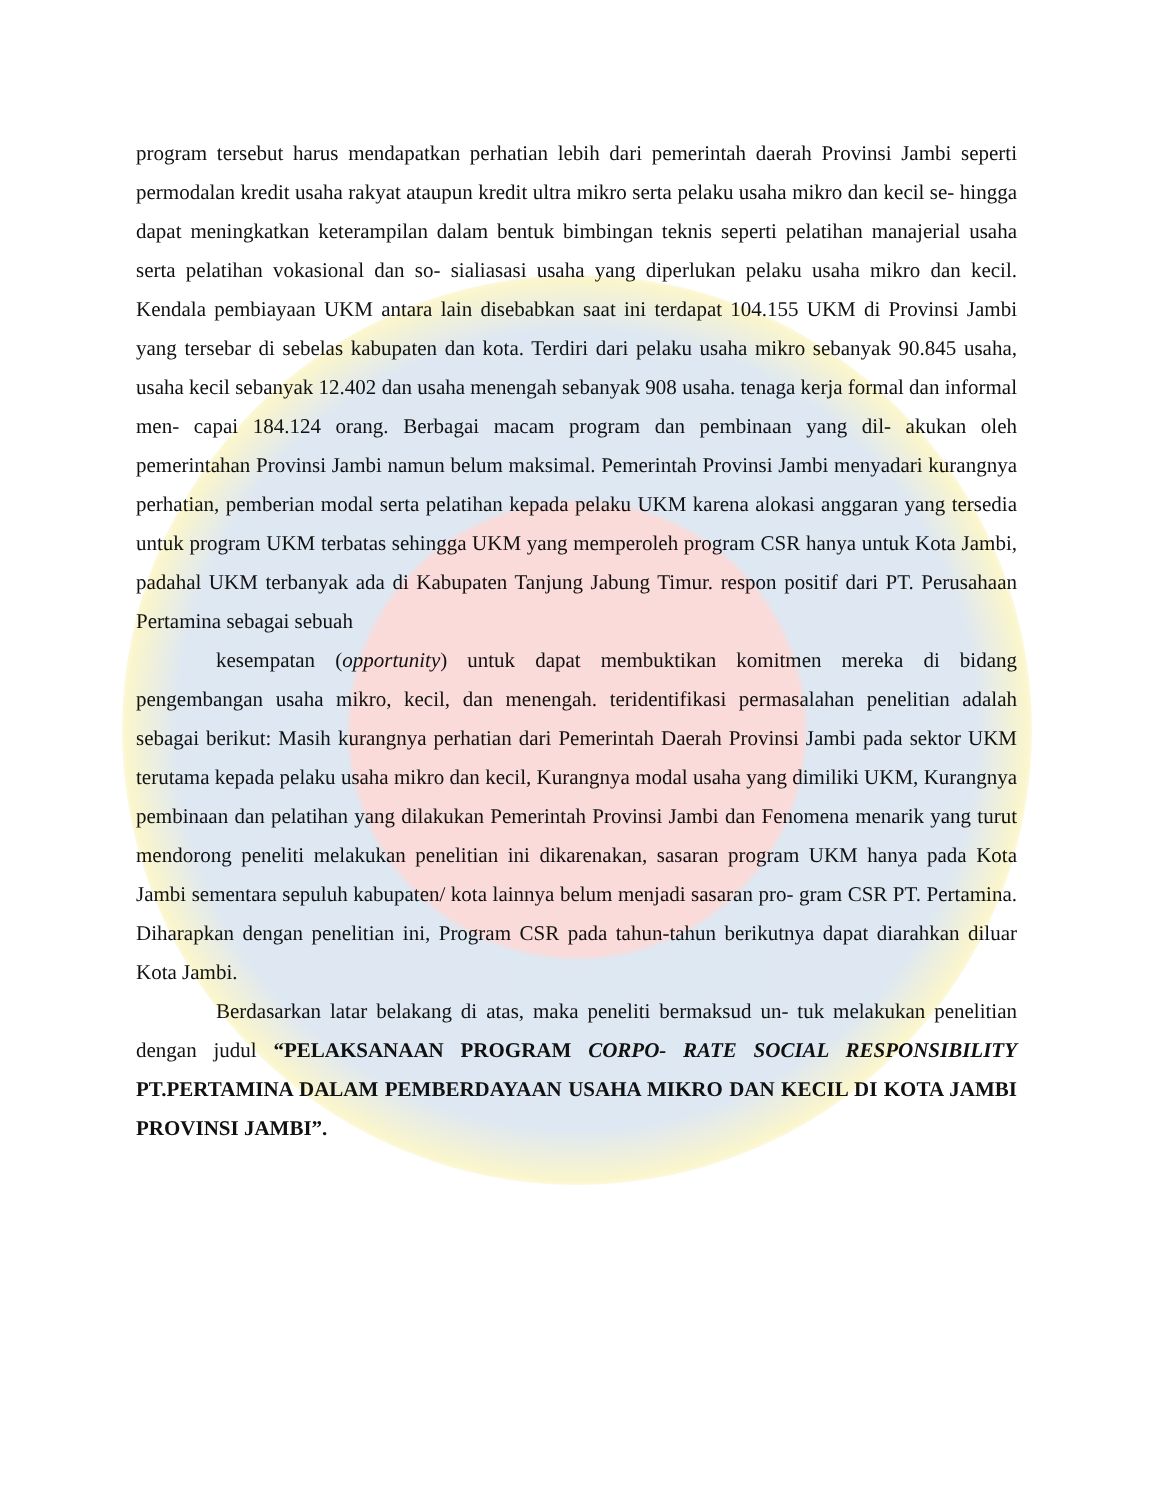program tersebut harus mendapatkan perhatian lebih dari pemerintah daerah Provinsi Jambi seperti permodalan kredit usaha rakyat ataupun kredit ultra mikro serta pelaku usaha mikro dan kecil se- hingga dapat meningkatkan keterampilan dalam bentuk bimbingan teknis seperti pelatihan manajerial usaha serta pelatihan vokasional dan so- sialiasasi usaha yang diperlukan pelaku usaha mikro dan kecil. Kendala pembiayaan UKM antara lain disebabkan saat ini terdapat 104.155 UKM di Provinsi Jambi yang tersebar di sebelas kabupaten dan kota. Terdiri dari pelaku usaha mikro sebanyak 90.845 usaha, usaha kecil sebanyak 12.402 dan usaha menengah sebanyak 908 usaha. tenaga kerja formal dan informal men- capai 184.124 orang. Berbagai macam program dan pembinaan yang dil- akukan oleh pemerintahan Provinsi Jambi namun belum maksimal. Pemerintah Provinsi Jambi menyadari kurangnya perhatian, pemberian modal serta pelatihan kepada pelaku UKM karena alokasi anggaran yang tersedia untuk program UKM terbatas sehingga UKM yang memperoleh program CSR hanya untuk Kota Jambi, padahal UKM terbanyak ada di Kabupaten Tanjung Jabung Timur. respon positif dari PT. Perusahaan Pertamina sebagai sebuah
kesempatan (opportunity) untuk dapat membuktikan komitmen mereka di bidang pengembangan usaha mikro, kecil, dan menengah. teridentifikasi permasalahan penelitian adalah sebagai berikut: Masih kurangnya perhatian dari Pemerintah Daerah Provinsi Jambi pada sektor UKM terutama kepada pelaku usaha mikro dan kecil, Kurangnya modal usaha yang dimiliki UKM, Kurangnya pembinaan dan pelatihan yang dilakukan Pemerintah Provinsi Jambi dan Fenomena menarik yang turut mendorong peneliti melakukan penelitian ini dikarenakan, sasaran program UKM hanya pada Kota Jambi sementara sepuluh kabupaten/ kota lainnya belum menjadi sasaran pro- gram CSR PT. Pertamina. Diharapkan dengan penelitian ini, Program CSR pada tahun-tahun berikutnya dapat diarahkan diluar Kota Jambi.
Berdasarkan latar belakang di atas, maka peneliti bermaksud un- tuk melakukan penelitian dengan judul “PELAKSANAAN PROGRAM CORPO- RATE SOCIAL RESPONSIBILITY PT.PERTAMINA DALAM PEMBERDAYAAN USAHA MIKRO DAN KECIL DI KOTA JAMBI PROVINSI JAMBI”.